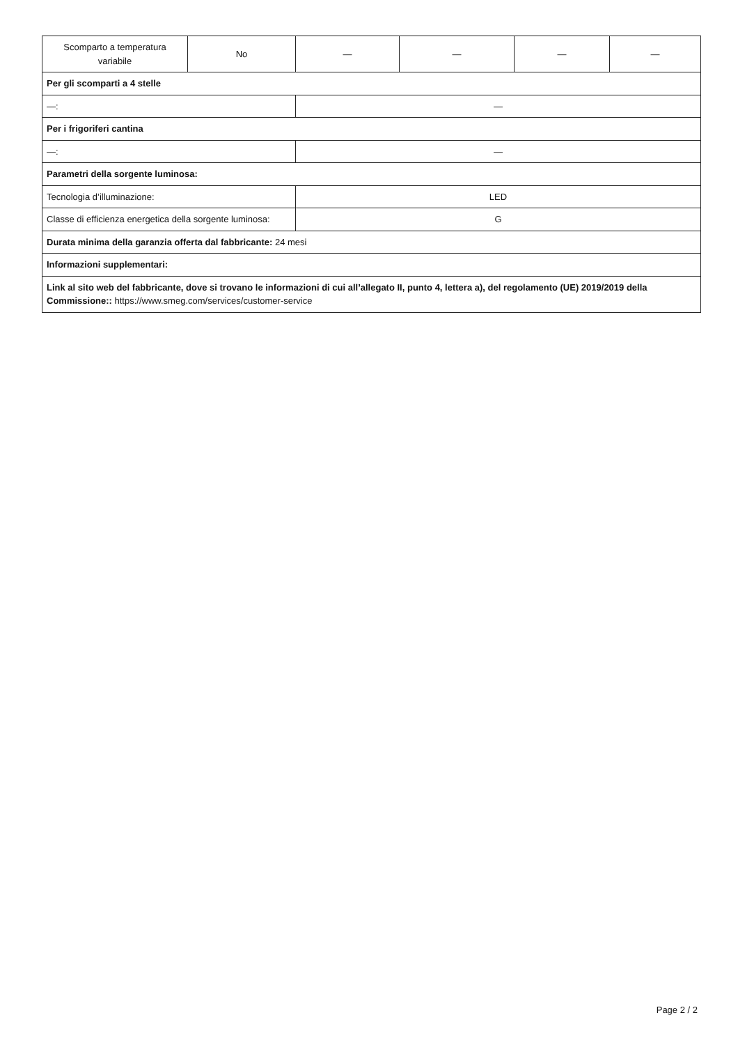| Scomparto a temperatura variabile | No | — | — | — | — |
| Per gli scomparti a 4 stelle | | | | | |
| —: | | — | | | |
| Per i frigoriferi cantina | | | | | |
| —: | | — | | | |
| Parametri della sorgente luminosa: | | | | | |
| Tecnologia d’illuminazione: | | LED | | | |
| Classe di efficienza energetica della sorgente luminosa: | | G | | | |
| Durata minima della garanzia offerta dal fabbricante: 24 mesi | | | | | |
| Informazioni supplementari: | | | | | |
| Link al sito web del fabbricante, dove si trovano le informazioni di cui all’allegato II, punto 4, lettera a), del regolamento (UE) 2019/2019 della Commissione:: https://www.smeg.com/services/customer-service | | | | | |
Page 2 / 2